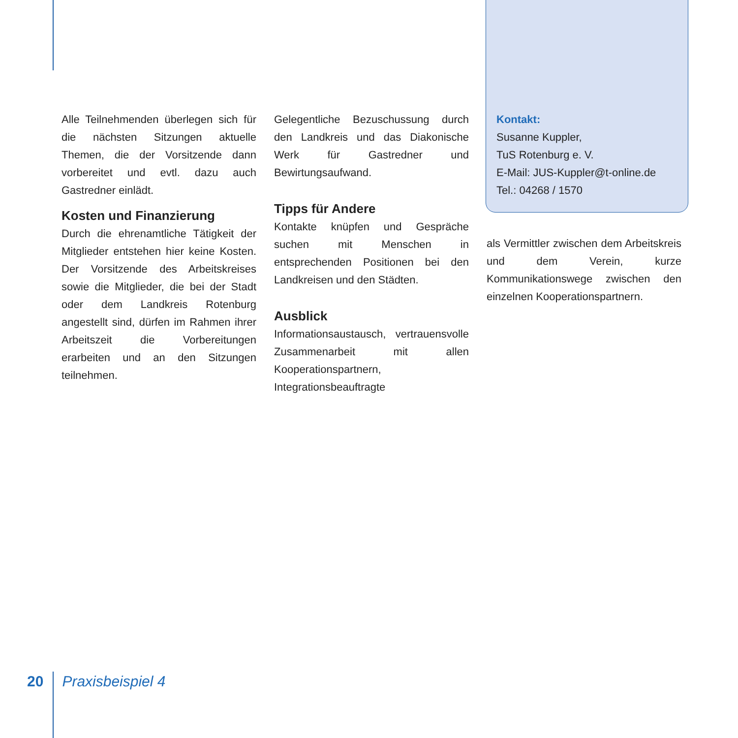Alle Teilnehmenden überlegen sich für die nächsten Sitzungen aktuelle Themen, die der Vorsitzende dann vorbereitet und evtl. dazu auch Gastredner einlädt.
Kosten und Finanzierung
Durch die ehrenamtliche Tätigkeit der Mitglieder entstehen hier keine Kosten. Der Vorsitzende des Arbeitskreises sowie die Mitglieder, die bei der Stadt oder dem Landkreis Rotenburg angestellt sind, dürfen im Rahmen ihrer Arbeitszeit die Vorbereitungen erarbeiten und an den Sitzungen teilnehmen.
Gelegentliche Bezuschussung durch den Landkreis und das Diakonische Werk für Gastredner und Bewirtungsaufwand.
Tipps für Andere
Kontakte knüpfen und Gespräche suchen mit Menschen in entsprechenden Positionen bei den Landkreisen und den Städten.
Ausblick
Informationsaustausch, vertrauensvolle Zusammenarbeit mit allen Kooperationspartnern, Integrationsbeauftragte
Kontakt:
Susanne Kuppler,
TuS Rotenburg e. V.
E-Mail: JUS-Kuppler@t-online.de
Tel.: 04268 / 1570
als Vermittler zwischen dem Arbeitskreis und dem Verein, kurze Kommunikationswege zwischen den einzelnen Kooperationspartnern.
20 Praxisbeispiel 4